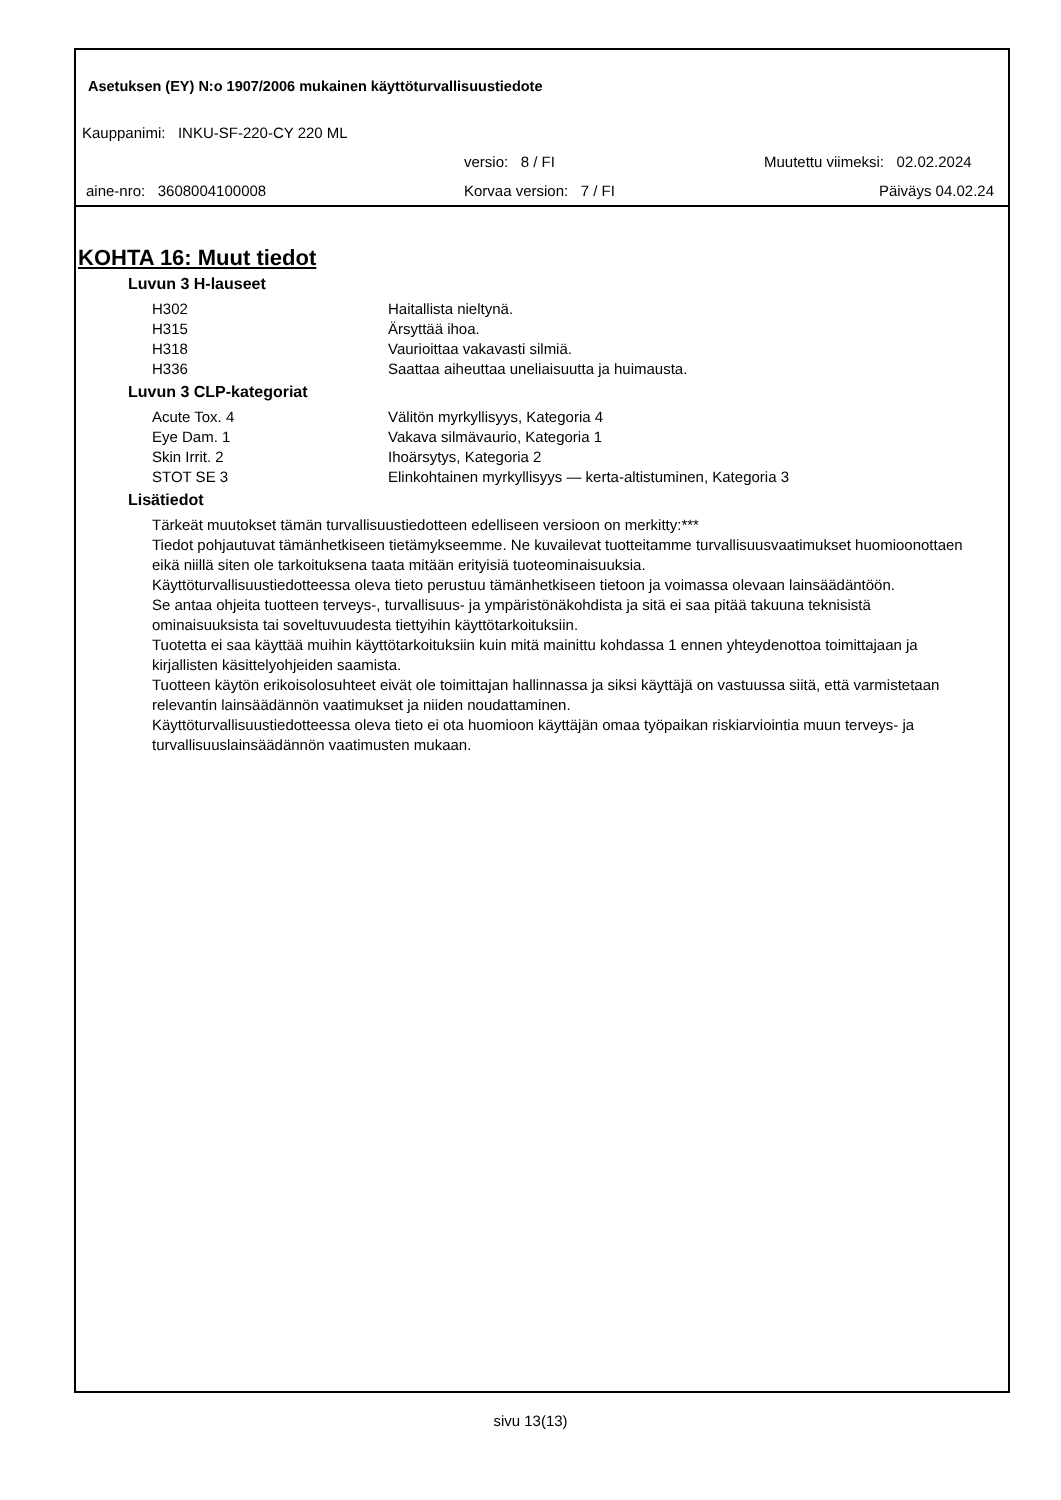Asetuksen (EY) N:o 1907/2006 mukainen käyttöturvallisuustiedote
Kauppanimi: INKU-SF-220-CY 220 ML
versio: 8 / FI Muutettu viimeksi: 02.02.2024
aine-nro: 3608004100008 Korvaa version: 7 / FI Päiväys 04.02.24
KOHTA 16: Muut tiedot
Luvun 3 H-lauseet
| H302 | Haitallista nieltynä. |
| H315 | Ärsyttää ihoa. |
| H318 | Vaurioittaa vakavasti silmiä. |
| H336 | Saattaa aiheuttaa uneliaisuutta ja huimausta. |
Luvun 3 CLP-kategoriat
| Acute Tox. 4 | Välitön myrkyllisyys, Kategoria 4 |
| Eye Dam. 1 | Vakava silmävaurio, Kategoria 1 |
| Skin Irrit. 2 | Ihoärsytys, Kategoria 2 |
| STOT SE 3 | Elinkohtainen myrkyllisyys — kerta-altistuminen, Kategoria 3 |
Lisätiedot
Tärkeät muutokset tämän turvallisuustiedotteen edelliseen versioon on merkitty:***
Tiedot pohjautuvat tämänhetkiseen tietämykseemme. Ne kuvailevat tuotteitamme turvallisuusvaatimukset huomioonottaen eikä niillä siten ole tarkoituksena taata mitään erityisiä tuoteominaisuuksia.
Käyttöturvallisuustiedotteessa oleva tieto perustuu tämänhetkiseen tietoon ja voimassa olevaan lainsäädäntöön.
Se antaa ohjeita tuotteen terveys-, turvallisuus- ja ympäristönäkohdista ja sitä ei saa pitää takuuna teknisistä ominaisuuksista tai soveltuvuudesta tiettyihin käyttötarkoituksiin.
Tuotetta ei saa käyttää muihin käyttötarkoituksiin kuin mitä mainittu kohdassa 1 ennen yhteydenottoa toimittajaan ja kirjallisten käsittelyohjeiden saamista.
Tuotteen käytön erikoisolosuhteet eivät ole toimittajan hallinnassa ja siksi käyttäjä on vastuussa siitä, että varmistetaan relevantin lainsäädännön vaatimukset ja niiden noudattaminen.
Käyttöturvallisuustiedotteessa oleva tieto ei ota huomioon käyttäjän omaa työpaikan riskiarviointia muun terveys- ja turvallisuuslainsäädännön vaatimusten mukaan.
sivu 13(13)